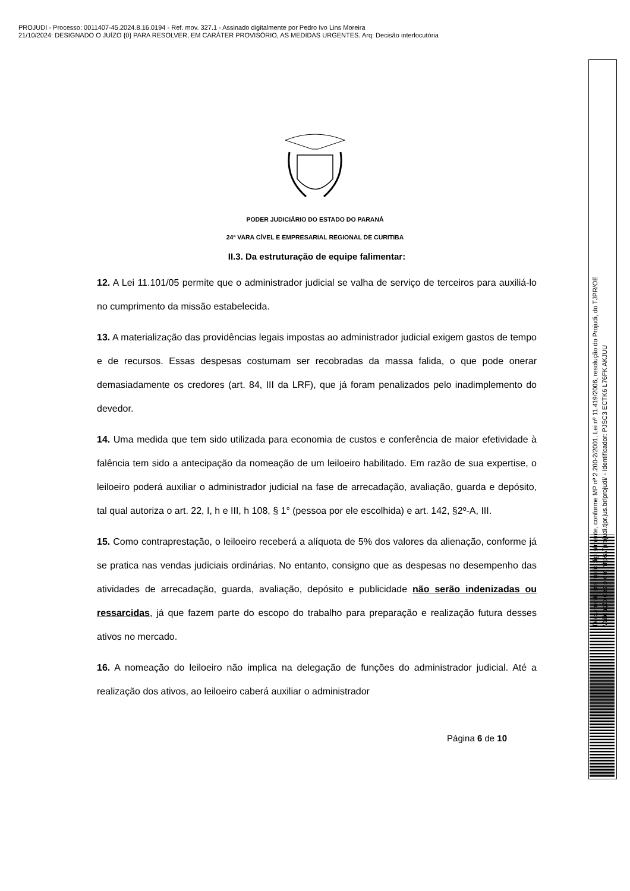PROJUDI - Processo: 0011407-45.2024.8.16.0194 - Ref. mov. 327.1 - Assinado digitalmente por Pedro Ivo Lins Moreira
21/10/2024: DESIGNADO O JUÍZO {0} PARA RESOLVER, EM CARÁTER PROVISÓRIO, AS MEDIDAS URGENTES. Arq: Decisão interlocutória
Documento assinado digitalmente, conforme MP nº 2.200-2/2001, Lei nº 11.419/2006, resolução do Projudi, do TJPR/OE
Validação deste em https://projudi.tjpr.jus.br/projudi/ - Identificador: PJSC3 ECTK6 L76FK AKJUU
PODER JUDICIÁRIO DO ESTADO DO PARANÁ
24ª VARA CÍVEL E EMPRESARIAL REGIONAL DE CURITIBA
II.3. Da estruturação de equipe falimentar:
12. A Lei 11.101/05 permite que o administrador judicial se valha de serviço de terceiros para auxiliá-lo no cumprimento da missão estabelecida.
13. A materialização das providências legais impostas ao administrador judicial exigem gastos de tempo e de recursos. Essas despesas costumam ser recobradas da massa falida, o que pode onerar demasiadamente os credores (art. 84, III da LRF), que já foram penalizados pelo inadimplemento do devedor.
14. Uma medida que tem sido utilizada para economia de custos e conferência de maior efetividade à falência tem sido a antecipação da nomeação de um leiloeiro habilitado. Em razão de sua expertise, o leiloeiro poderá auxiliar o administrador judicial na fase de arrecadação, avaliação, guarda e depósito, tal qual autoriza o art. 22, I, h e III, h 108, § 1° (pessoa por ele escolhida) e art. 142, §2º-A, III.
15. Como contraprestação, o leiloeiro receberá a alíquota de 5% dos valores da alienação, conforme já se pratica nas vendas judiciais ordinárias. No entanto, consigno que as despesas no desempenho das atividades de arrecadação, guarda, avaliação, depósito e publicidade não serão indenizadas ou ressarcidas, já que fazem parte do escopo do trabalho para preparação e realização futura desses ativos no mercado.
16. A nomeação do leiloeiro não implica na delegação de funções do administrador judicial. Até a realização dos ativos, ao leiloeiro caberá auxiliar o administrador
Página 6 de 10